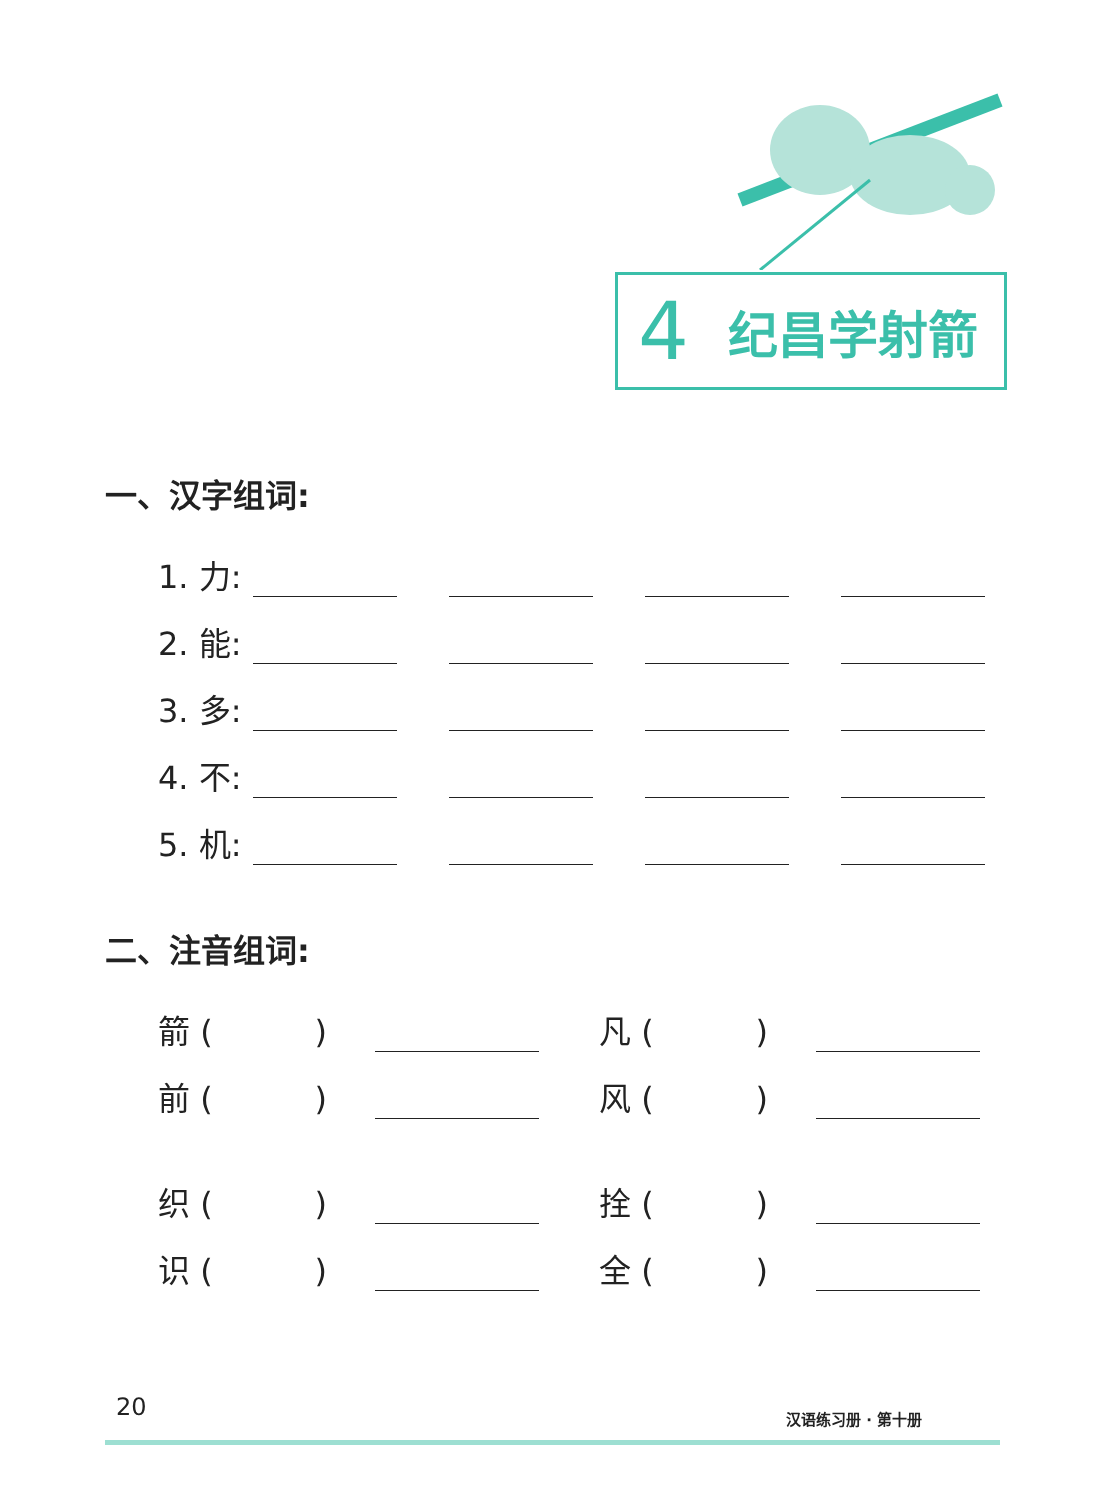4 纪昌学射箭
一、汉字组词:
1. 力:
2. 能:
3. 多:
4. 不:
5. 机:
二、注音组词:
箭 ( ) 凡 ( )
前 ( ) 风 ( )
织 ( ) 拴 ( )
识 ( ) 全 ( )
20 汉语练习册 · 第十册